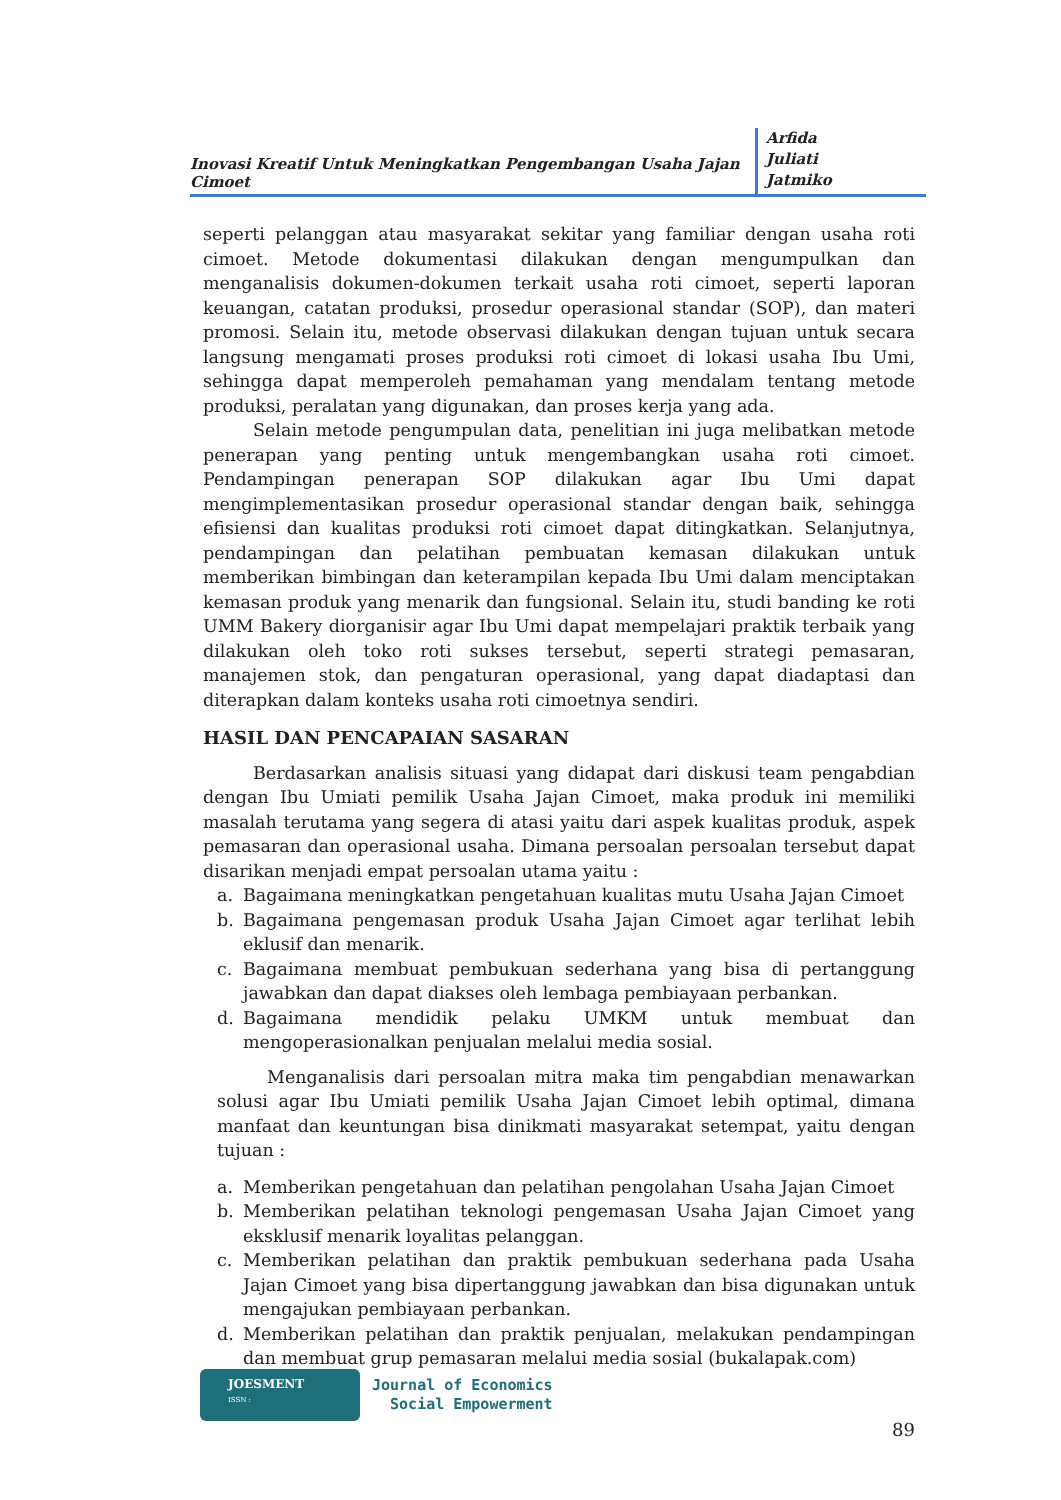Inovasi Kreatif Untuk Meningkatkan Pengembangan Usaha Jajan Cimoet
Arfida
Juliati
Jatmiko
seperti pelanggan atau masyarakat sekitar yang familiar dengan usaha roti cimoet. Metode dokumentasi dilakukan dengan mengumpulkan dan menganalisis dokumen-dokumen terkait usaha roti cimoet, seperti laporan keuangan, catatan produksi, prosedur operasional standar (SOP), dan materi promosi. Selain itu, metode observasi dilakukan dengan tujuan untuk secara langsung mengamati proses produksi roti cimoet di lokasi usaha Ibu Umi, sehingga dapat memperoleh pemahaman yang mendalam tentang metode produksi, peralatan yang digunakan, dan proses kerja yang ada.
Selain metode pengumpulan data, penelitian ini juga melibatkan metode penerapan yang penting untuk mengembangkan usaha roti cimoet. Pendampingan penerapan SOP dilakukan agar Ibu Umi dapat mengimplementasikan prosedur operasional standar dengan baik, sehingga efisiensi dan kualitas produksi roti cimoet dapat ditingkatkan. Selanjutnya, pendampingan dan pelatihan pembuatan kemasan dilakukan untuk memberikan bimbingan dan keterampilan kepada Ibu Umi dalam menciptakan kemasan produk yang menarik dan fungsional. Selain itu, studi banding ke roti UMM Bakery diorganisir agar Ibu Umi dapat mempelajari praktik terbaik yang dilakukan oleh toko roti sukses tersebut, seperti strategi pemasaran, manajemen stok, dan pengaturan operasional, yang dapat diadaptasi dan diterapkan dalam konteks usaha roti cimoetnya sendiri.
HASIL DAN PENCAPAIAN SASARAN
Berdasarkan analisis situasi yang didapat dari diskusi team pengabdian dengan Ibu Umiati pemilik Usaha Jajan Cimoet, maka produk ini memiliki masalah terutama yang segera di atasi yaitu dari aspek kualitas produk, aspek pemasaran dan operasional usaha. Dimana persoalan persoalan tersebut dapat disarikan menjadi empat persoalan utama yaitu :
a. Bagaimana meningkatkan pengetahuan kualitas mutu Usaha Jajan Cimoet
b. Bagaimana pengemasan produk Usaha Jajan Cimoet agar terlihat lebih eklusif dan menarik.
c. Bagaimana membuat pembukuan sederhana yang bisa di pertanggung jawabkan dan dapat diakses oleh lembaga pembiayaan perbankan.
d. Bagaimana mendidik pelaku UMKM untuk membuat dan mengoperasionalkan penjualan melalui media sosial.
Menganalisis dari persoalan mitra maka tim pengabdian menawarkan solusi agar Ibu Umiati pemilik Usaha Jajan Cimoet lebih optimal, dimana manfaat dan keuntungan bisa dinikmati masyarakat setempat, yaitu dengan tujuan :
a. Memberikan pengetahuan dan pelatihan pengolahan Usaha Jajan Cimoet
b. Memberikan pelatihan teknologi pengemasan Usaha Jajan Cimoet yang eksklusif menarik loyalitas pelanggan.
c. Memberikan pelatihan dan praktik pembukuan sederhana pada Usaha Jajan Cimoet yang bisa dipertanggung jawabkan dan bisa digunakan untuk mengajukan pembiayaan perbankan.
d. Memberikan pelatihan dan praktik penjualan, melakukan pendampingan dan membuat grup pemasaran melalui media sosial (bukalapak.com)
JOESMENT
ISSN :
Journal of Economics
Social Empowerment
89